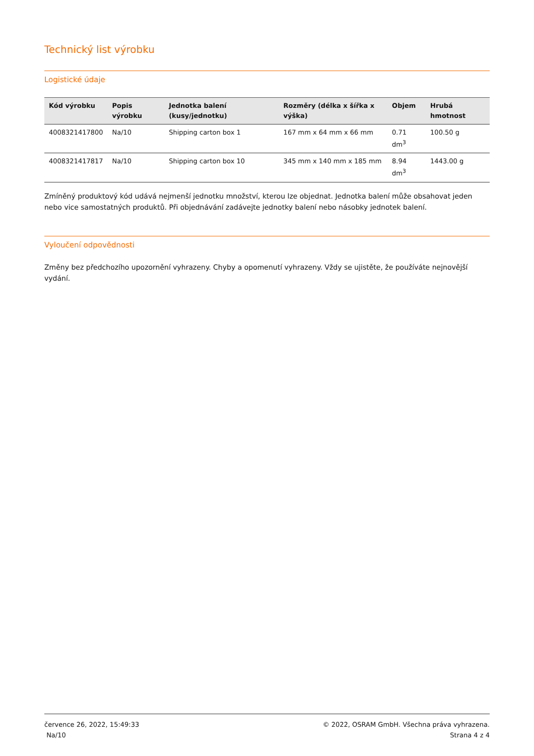Technický list výrobku
Logistické údaje
| Kód výrobku | Popis výrobku | Jednotka balení (kusy/jednotku) | Rozměry (délka x šířka x výška) | Objem | Hrubá hmotnost |
| --- | --- | --- | --- | --- | --- |
| 4008321417800 | Na/10 | Shipping carton box 1 | 167 mm x 64 mm x 66 mm | 0.71 dm<sup>3</sup> | 100.50 g |
| 4008321417817 | Na/10 | Shipping carton box 10 | 345 mm x 140 mm x 185 mm | 8.94 dm<sup>3</sup> | 1443.00 g |
Zmíněný produktový kód udává nejmenší jednotku množství, kterou lze objednat. Jednotka balení může obsahovat jeden nebo vice samostatných produktů. Při objednávání zadávejte jednotky balení nebo násobky jednotek balení.
Vyloučení odpovědnosti
Změny bez předchozího upozornění vyhrazeny. Chyby a opomenutí vyhrazeny. Vždy se ujistěte, že používáte nejnovější vydání.
července 26, 2022, 15:49:33
Na/10
© 2022, OSRAM GmbH. Všechna práva vyhrazena.
Strana 4 z 4